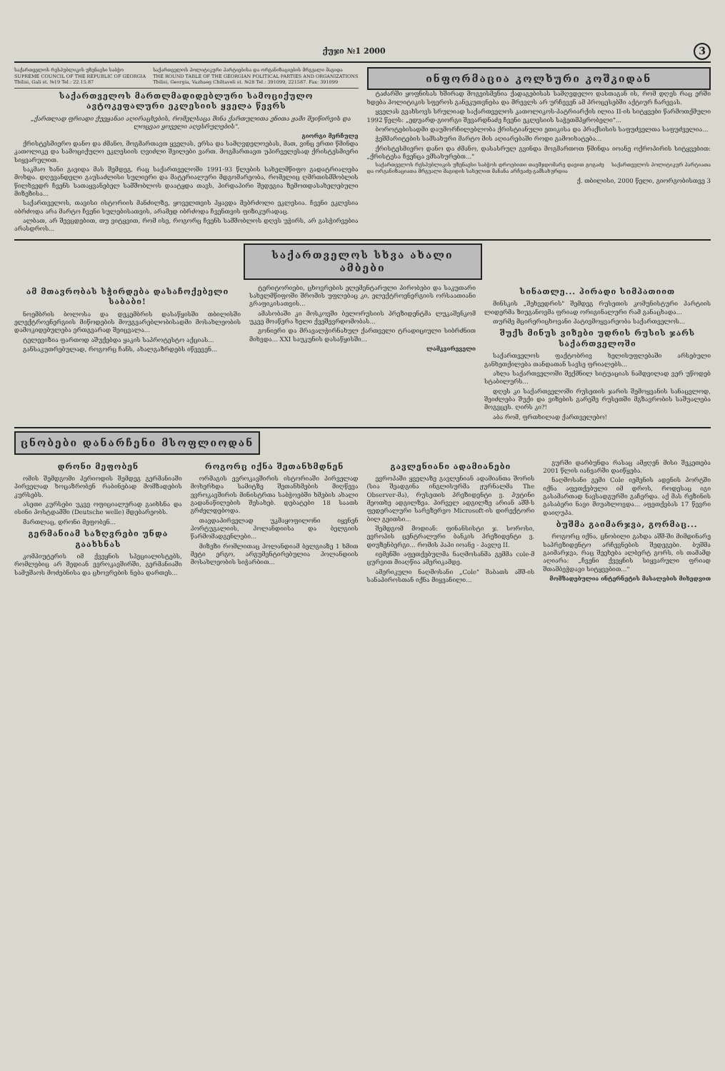ქუჯი №1 2000 3
საქართველოს რესპუბლიკის უზენაესი საბჭო
SUPREME COUNCIL OF THE REPUBLIC OF GEORGIA
Tbilisi, Gali st. №19 Tel.: 22.15.87
საქართველოს პოლიტიკური პარტიებისა და ორგანიზაციების მრგვალი მაგიდა
THE ROUND TABLE OF THE GEORGIAN POLITICAL PARTIES AND ORGANIZATIONS
Tbilisi, Georgia, Vazhaeg Chiltaveli st. №28 Tel.: 391099, 221587. Fax: 391099
საქართველოს მართლმადიდებლური სამოციქულო
ავტოკეფალური ეკლესიის ყველა წევრს
„ქართლად ფრიადი ქუეყანაი აღირაცხების, რომელსაცა შინა ქართულითა ენითა ჟამი შეიწირვის და ლოცვაი ყოველი აღესრულების".
გიორგი მერჩულე
ქრისტესმიერო დანო და ძმანო, მოგმართავთ ყველას, ერსა და სამღვდელოებას, მათ, ვინც ერთი წმინდა კათოლიკე და სამოციქულო ეკლესიის ღვიძლი შვილები ვართ. მოგმართავთ უპირველესად ქრისტესმიერი სიყვარულით.
საკმაო ხანი გავიდა მას შემდეგ, რაც საქართველოში 1991-93 წლების სახელმწიფო გადატრიალება მოხდა. დღევანდელი გაუსაძლისი სულიერი და მატერიალური მდგომარეობა, რომელიც ღმრთისმშობლის წილხვედრ ჩვენს სათაყვანებელ სამშობლოს დაატყდა თავს, პირდაპირი შედეგია ზემოთდასახელებული მიზეზისა...
საქართველოს, თავისი ისტორიის მანძილზე, ყოველთვის ჰყავდა მებრძოლი ეკლესია. ჩვენი ეკლესია იბრძოდა არა მარტო ჩვენი სულებისათვის, არამედ იბრძოდა ჩვენთვის ფიზიკურადაც.
ალბათ, არ შევცდებით, თუ ვიტყვით, რომ ისე, როგორც ჩვენს სამშობლოს დღეს უჭირს, არ გასჭირვებია არასდროს...
ინფორმაცია კოლხური კოშკიდან
ტაძარში ყოფნისას ხშირად მოგვისმენია ქადაგებისას სამღვდელო დასთაგან ის, რომ დღეს რაც ერში ხდება პოლიტიკის სფეროს განეკუთვნება და მრევლს არ ურჩევენ ამ პროცესებში აქტიურ ჩარევას.
ყველას გვახსოვს სრულიად საქართველოს კათოლიკოს-პატრიარქის ილია II-ის სიტყვები წარმოთქმული 1992 წელს: „ედუარდ-გიორგი შევარდნაძე ჩვენი ეკლესიის საჭეთმპყრობელი"...
ბოროტებისადმი დაუმორჩილებლობა ქრისტიანული ეთიკისა და პრაქსისის საფუძველთა საფუძველია...
ჭეშმარიტების სამსახური მარტო მის აღიარებაში როდი გამოიხატება...
ქრისტესმიერო დანო და ძმანო, დასასრულ გვინდა მოგმართოთ წმინდა იოანე ოქროპირის სიტყვებით: „ქრისტესა ჩვენცა ვმსახურებთ..."
საქართველოს რესპუბლიკის უზენაესი საბჭოს დროებითი თავმჯდომარე დავით გოგაძე საქართველოს პოლიტიკურ პარტიათა და ორგანიზაციათა მრგვალი მაგიდის სახელით მანანა არჩვაძე-გამსახურდია
ქ. თბილისი, 2000 წელი, გიორგობისთვე 3
საქართველოს სხვა ახალი ამბები
ამ მთავრობას სჭირდება დასაჩოქებელი საბაბი!
ნოემბრის ბოლოსა და დეკემბრის დასაწყისში თბილისში ელექტროენერგიის მიწოდების მოუგვარებლობისადმი მოსახლეობის დამოკიდებულება ერთგვარად შეიცვალა...
ტელევიზია ფართოდ აშუქებდა ყაკის საპროტესტო აქციას...
განსაკუთრებულად, როგორც ჩანს, ახალგაზრდებს იწვევენ...
ტერიტორიები, ცხოვრების ელემენტარული პირობები და საკუთარი სახელმწიფოში შრომის უფლებაც კი, ელექტროენერგიის ორსაათიანი გრაფიკისათვის...
ამასობაში კი მოსკოვში ბელორუსიის პრეზიდენტმა ლუკაშენკომ უკვე მოაწერა ხელი ქვეშევრდომობას...
გონიერი და მრავალჭირნახულ ქართველი ტრადიციული სიბრძნით მიხვდა... XXI საუკუნის დასაწყისში...
ლამკვირეველი
სინათლე... პირადი სიმპათიით
მინსკის „შეხვედრის" შემდეგ რუსეთის კომუნისტური პარტიის ლიდერმა ზიუგანოვმა ფრიად ორიგინალური რამ განაცხადა...
თურმე მცირერიცხოვანი პატივმოყვარეობა საქართველოს...
შუქს მინუს ვიზები უდრის რუსის ჯარს საქართველოში
საქართველოს ფაქტობრივ ხელისუფლებაში არსებული განხეთქილება თანდათან სავსე ფრიალებს...
ახლა საქართველოში შექმნილ სიტუაციას ნამდვილად ვერ უწოდებ სტაბილურს...
დღეს კი საქართველოში რუსეთის ჯარის შემოყვანის სანაცვლოდ, შეიძლება შუქი და ვიზების გარეშე რუსეთში მგზავრობის საშუალება მოგვცეს. ღირს კი?!
აბა რომ, ფრთხილად ქართველებო!
ცნობები დანარჩენი მსოფლიოდან
დრონი მეფობენ
ომის შემდგომი პერიოდის შემდეგ გერმანიაში პირველად ხოცაზრობენ რაბინებად მომზადების კურსებს.
ასეთი კურსები უკვე ოფიციალურად გაიხსნა და ისინი პოსტდამში (Deutsche welle) მდებარეობს.
მართლაც, დრონი მეფობენ...
გერმანიამ საზღვრები უნდა გაახსნას
კომპიუტერის იმ ქვეყნის სპეციალისტებს, რომლებიც არ შედიან ევროკავშირში, გერმანიაში სამუშაოს მოძებნისა და ცხოვრების ნება დართეს...
როგორც იქნა შეთანხმდნენ
ორმაგის ევროკავშირის ისტორიაში პირველად მოხერხდა სამიტზე შეთანხმების მიღწევა ევროკავშირის მინისტრთა საბჭოებში ხმების ახალი გადანაწილების შესახებ. დებატები 18 საათს გრძელდებოდა.
თავდაპირველად უკმაყოფილონი იყვნენ პორტუგალიის, ჰოლანდიისა და ბელგიის წარმომადგენლები...
მიზეზი რომლითაც ჰოლანდიამ ბელგიაზე 1 ხმით მეტი ერგო, არგუმენტირებულია ჰოლანდიის მოსახლეობის სიჭარბით...
გავლენიანი ადამიანები
ევროპაში ყველაზე გავლენიან ადამიანთა შორის (სია შეადგინა ინგლისურმა ჟურნალმა The Observer-მა), რუსეთის პრეზიდენტი ვ. პუტინი მეოთხე ადგილზეა. პირველ ადგილზე არიან აშშ-ს ფედერალური სარეზერვო Microsoft-ის დირექტორი ბილ გეითსი...
შემდგომ მოდიან: ფინანსისტი ჯ. სოროსი, ევროპის ცენტრალური ბანკის პრეზიდენტი ვ. დიუზენბერგი... რომის პაპი იოანე - პავლე II.
იემენში აფეთქებულმა ნაღმოსანმა გემმა cole-მ ცურვით მიაღწია ამერიკამდე.
ამერიკული ნაღმოსანი „Cole" შაბათს აშშ-ის სანაპიროსთან იქნა მიყვანილი...
გურში დარბუნდა რასაც ამჟღენ მისი შეკეთება 2001 წლის იანვარში დაიწყება.
ნაღმოსანი გემი Cole იემენის ადენის პორტში იქნა აფეთქებული იმ დროს, როდესაც იგი გასამართად ნავსადგურში გაჩერდა. აქ მას რეზინის გასაბერი ნავი მიუახლოვდა... აფეთქებას 17 წევრი დაიღუპა.
ბუშმა გაიმარჯვა, გორმაც...
როგორც იქნა, ცნობილი გახდა აშშ-ში მიმდინარე საპრეზიდენტო არჩევნების შედეგები. ბუშმა გაიმარჯვა, რაც შეეხება ალბერტ გორს, ის თამამდ აღიარა: „ჩვენი ქვეყნის სიყვარული ფრიად შთამბეჭდავი სიტყვებით..."
მომზადებულია ინტერნეტის მასალების მიხედვით